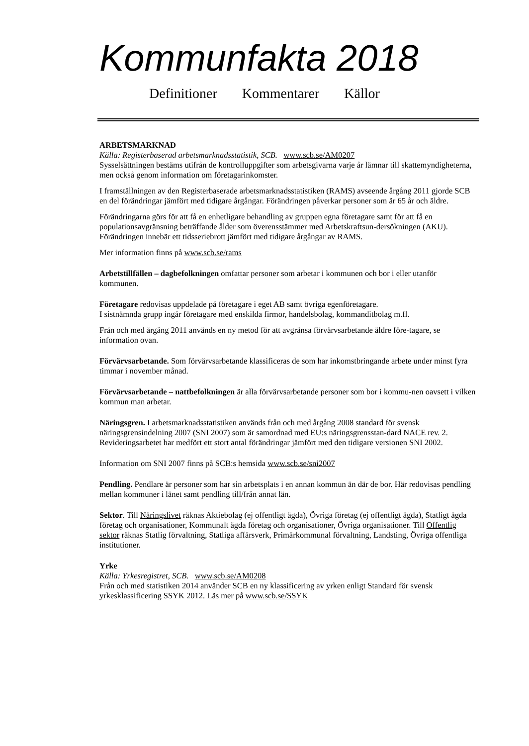Kommunfakta 2018
Definitioner Kommentarer Källor
ARBETSMARKNAD
Källa: Registerbaserad arbetsmarknadsstatistik, SCB. www.scb.se/AM0207
Sysselsättningen bestäms utifrån de kontrolluppgifter som arbetsgivarna varje år lämnar till skattemyndigheterna, men också genom information om företagarinkomster.
I framställningen av den Registerbaserade arbetsmarknadsstatistiken (RAMS) avseende årgång 2011 gjorde SCB en del förändringar jämfört med tidigare årgångar. Förändringen påverkar personer som är 65 år och äldre.
Förändringarna görs för att få en enhetligare behandling av gruppen egna företagare samt för att få en populationsavgränsning beträffande ålder som överensstämmer med Arbetskraftsun-dersökningen (AKU). Förändringen innebär ett tidsseriebrott jämfört med tidigare årgångar av RAMS.
Mer information finns på www.scb.se/rams
Arbetstillfällen – dagbefolkningen omfattar personer som arbetar i kommunen och bor i eller utanför kommunen.
Företagare redovisas uppdelade på företagare i eget AB samt övriga egenföretagare.
I sistnämnda grupp ingår företagare med enskilda firmor, handelsbolag, kommanditbolag m.fl.
Från och med årgång 2011 används en ny metod för att avgränsa förvärvsarbetande äldre före-tagare, se information ovan.
Förvärvsarbetande. Som förvärvsarbetande klassificeras de som har inkomstbringande arbete under minst fyra timmar i november månad.
Förvärvsarbetande – nattbefolkningen är alla förvärvsarbetande personer som bor i kommu-nen oavsett i vilken kommun man arbetar.
Näringsgren. I arbetsmarknadsstatistiken används från och med årgång 2008 standard för svensk näringsgrensindelning 2007 (SNI 2007) som är samordnad med EU:s näringsgrensstan-dard NACE rev. 2. Revideringsarbetet har medfört ett stort antal förändringar jämfört med den tidigare versionen SNI 2002.
Information om SNI 2007 finns på SCB:s hemsida www.scb.se/sni2007
Pendling. Pendlare är personer som har sin arbetsplats i en annan kommun än där de bor. Här redovisas pendling mellan kommuner i länet samt pendling till/från annat län.
Sektor. Till Näringslivet räknas Aktiebolag (ej offentligt ägda), Övriga företag (ej offentligt ägda), Statligt ägda företag och organisationer, Kommunalt ägda företag och organisationer, Övriga organisationer. Till Offentlig sektor räknas Statlig förvaltning, Statliga affärsverk, Primärkommunal förvaltning, Landsting, Övriga offentliga institutioner.
Yrke
Källa: Yrkesregistret, SCB. www.scb.se/AM0208
Från och med statistiken 2014 använder SCB en ny klassificering av yrken enligt Standard för svensk yrkesklassificering SSYK 2012. Läs mer på www.scb.se/SSYK